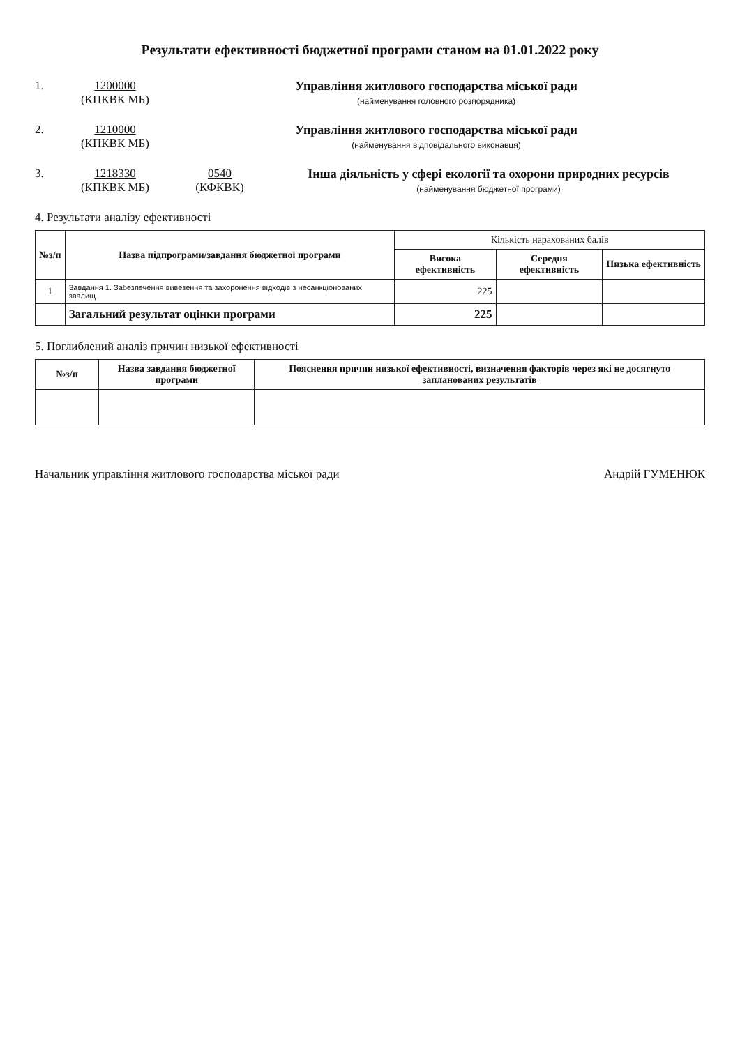Результати ефективності бюджетної програми станом на 01.01.2022 року
1. 1200000
(КПКВК МБ)
Управління житлового господарства міської ради
(найменування головного розпорядника)
2. 1210000
(КПКВК МБ)
Управління житлового господарства міської ради
(найменування відповідального виконавця)
3. 1218330
(КПКВК МБ)
0540
(КФКВК)
Інша діяльність у сфері екології та охорони природних ресурсів
(найменування бюджетної програми)
4. Результати аналізу ефективності
| №з/п | Назва підпрограми/завдання бюджетної програми | Кількість нарахованих балів | | |
| --- | --- | --- | --- | --- |
| | | Висока ефективність | Середня ефективність | Низька ефективність |
| 1 | Завдання 1. Забезпечення вивезення та захоронення відходів з несанкціонованих звалищ | 225 | | |
| | Загальний результат оцінки програми | 225 | | |
5. Поглиблений аналіз причин низької ефективності
| №з/п | Назва завдання бюджетної програми | Пояснення причин низької ефективності, визначення факторів через які не досягнуто запланованих результатів |
| --- | --- | --- |
Начальник управління житлового господарства міської ради Андрій ГУМЕНЮК